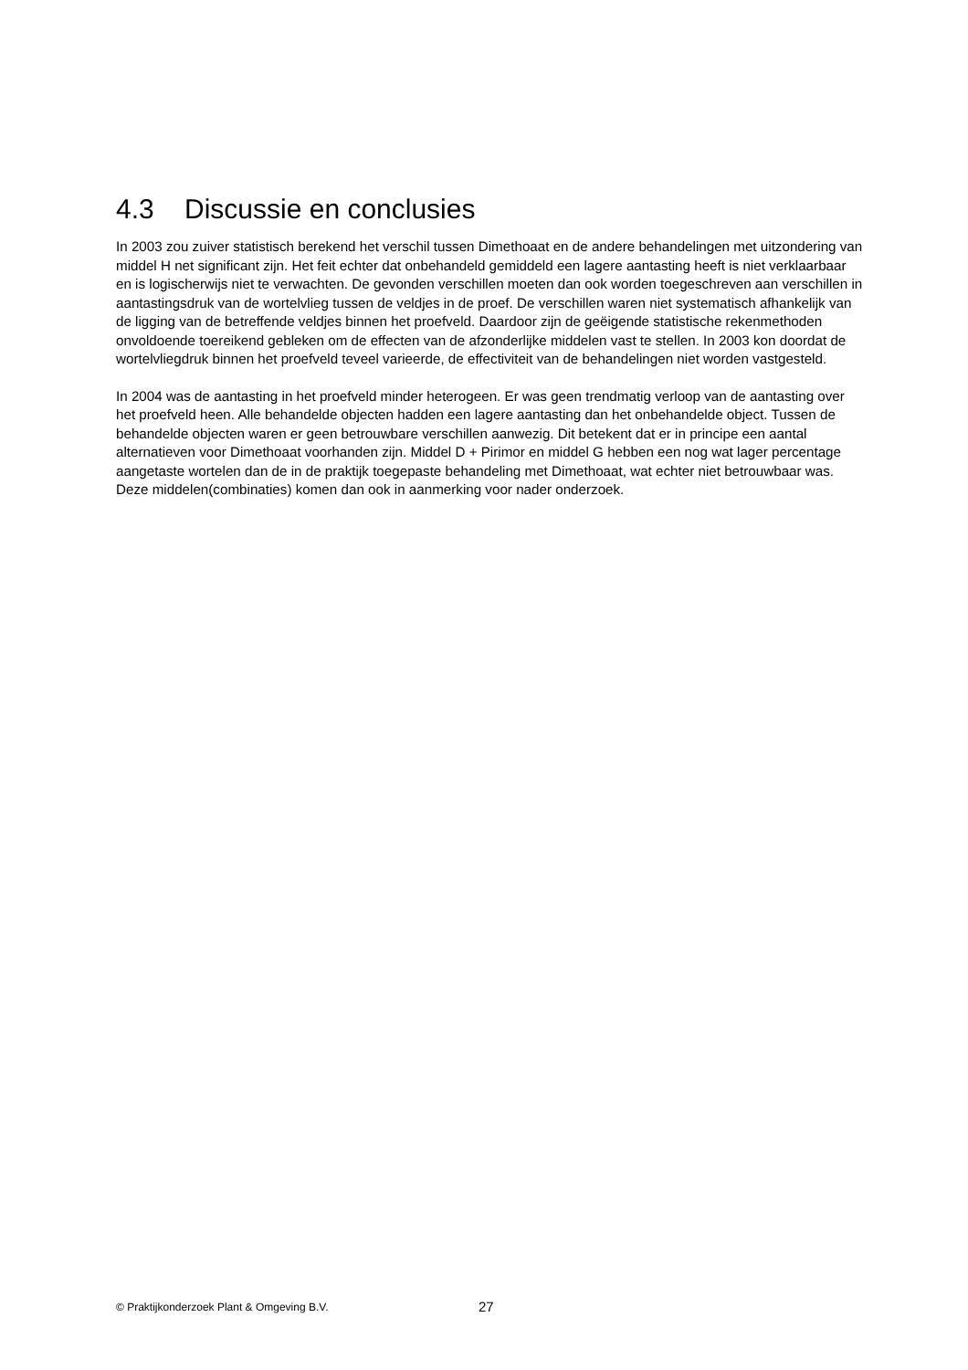4.3 Discussie en conclusies
In 2003 zou zuiver statistisch berekend het verschil tussen Dimethoaat en de andere behandelingen met uitzondering van middel H net significant zijn. Het feit echter dat onbehandeld gemiddeld een lagere aantasting heeft is niet verklaarbaar en is logischerwijs niet te verwachten. De gevonden verschillen moeten dan ook worden toegeschreven aan verschillen in aantastingsdruk van de wortelvlieg tussen de veldjes in de proef. De verschillen waren niet systematisch afhankelijk van de ligging van de betreffende veldjes binnen het proefveld. Daardoor zijn de geëigende statistische rekenmethoden onvoldoende toereikend gebleken om de effecten van de afzonderlijke middelen vast te stellen. In 2003 kon doordat de wortelvliegdruk binnen het proefveld teveel varieerde, de effectiviteit van de behandelingen niet worden vastgesteld.
In 2004 was de aantasting in het proefveld minder heterogeen. Er was geen trendmatig verloop van de aantasting over het proefveld heen. Alle behandelde objecten hadden een lagere aantasting dan het onbehandelde object. Tussen de behandelde objecten waren er geen betrouwbare verschillen aanwezig. Dit betekent dat er in principe een aantal alternatieven voor Dimethoaat voorhanden zijn. Middel D + Pirimor en middel G hebben een nog wat lager percentage aangetaste wortelen dan de in de praktijk toegepaste behandeling met Dimethoaat, wat echter niet betrouwbaar was. Deze middelen(combinaties) komen dan ook in aanmerking voor nader onderzoek.
© Praktijkonderzoek Plant & Omgeving B.V.
27